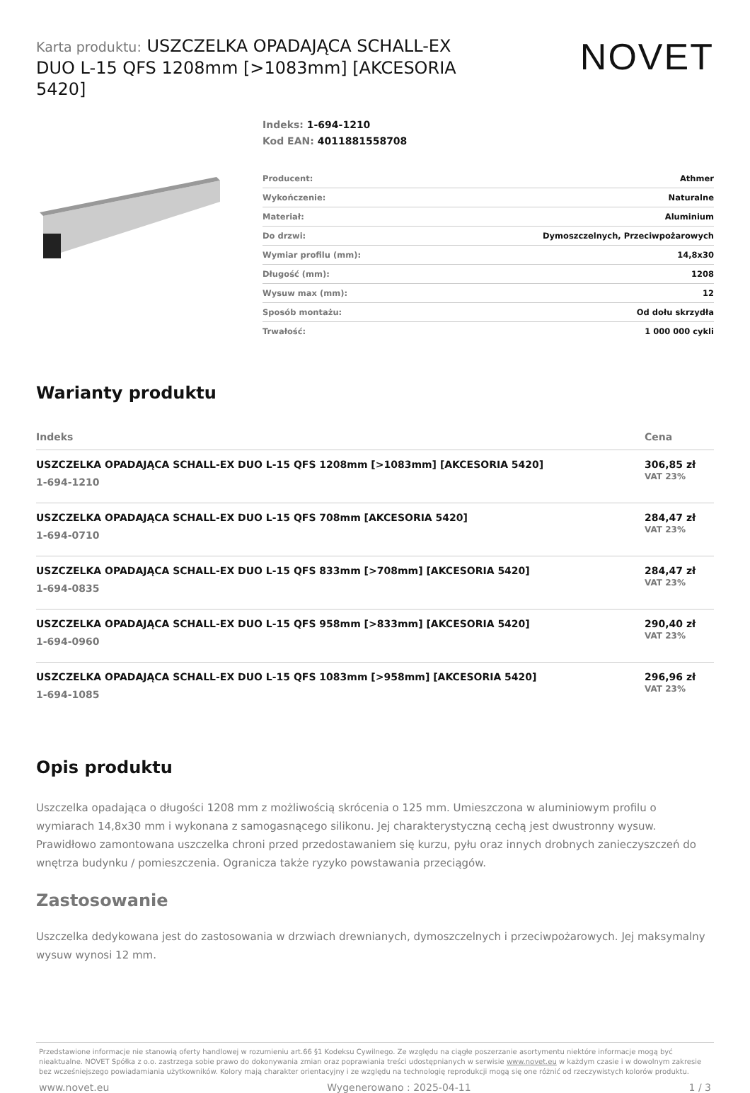Karta produktu: USZCZELKA OPADAJĄCA SCHALL-EX DUO L-15 QFS 1208mm [>1083mm] [AKCESORIA 5420]
NOVET
Indeks: 1-694-1210
Kod EAN: 4011881558708
| Producent: | Athmer |
| Wykończenie: | Naturalne |
| Materiał: | Aluminium |
| Do drzwi: | Dymoszczelnych, Przeciwpożarowych |
| Wymiar profilu (mm): | 14,8x30 |
| Długość (mm): | 1208 |
| Wysuw max (mm): | 12 |
| Sposób montażu: | Od dołu skrzydła |
| Trwałość: | 1 000 000 cykli |
Warianty produktu
| Indeks | Cena |
| --- | --- |
| USZCZELKA OPADAJĄCA SCHALL-EX DUO L-15 QFS 1208mm [>1083mm] [AKCESORIA 5420] 1-694-1210 | 306,85 zł VAT 23% |
| USZCZELKA OPADAJĄCA SCHALL-EX DUO L-15 QFS 708mm [AKCESORIA 5420] 1-694-0710 | 284,47 zł VAT 23% |
| USZCZELKA OPADAJĄCA SCHALL-EX DUO L-15 QFS 833mm [>708mm] [AKCESORIA 5420] 1-694-0835 | 284,47 zł VAT 23% |
| USZCZELKA OPADAJĄCA SCHALL-EX DUO L-15 QFS 958mm [>833mm] [AKCESORIA 5420] 1-694-0960 | 290,40 zł VAT 23% |
| USZCZELKA OPADAJĄCA SCHALL-EX DUO L-15 QFS 1083mm [>958mm] [AKCESORIA 5420] 1-694-1085 | 296,96 zł VAT 23% |
Opis produktu
Uszczelka opadająca o długości 1208 mm z możliwością skrócenia o 125 mm. Umieszczona w aluminiowym profilu o wymiarach 14,8x30 mm i wykonana z samogasnącego silikonu. Jej charakterystyczną cechą jest dwustronny wysuw. Prawidłowo zamontowana uszczelka chroni przed przedostawaniem się kurzu, pyłu oraz innych drobnych zanieczyszczeń do wnętrza budynku / pomieszczenia. Ogranicza także ryzyko powstawania przeciągów.
Zastosowanie
Uszczelka dedykowana jest do zastosowania w drzwiach drewnianych, dymoszczelnych i przeciwpożarowych. Jej maksymalny wysuw wynosi 12 mm.
Przedstawione informacje nie stanowią oferty handlowej w rozumieniu art.66 §1 Kodeksu Cywilnego. Ze względu na ciągłe poszerzanie asortymentu niektóre informacje mogą być nieaktualne. NOVET Spółka z o.o. zastrzega sobie prawo do dokonywania zmian oraz poprawiania treści udostępnianych w serwisie www.novet.eu w każdym czasie i w dowolnym zakresie bez wcześniejszego powiadamiania użytkowników. Kolory mają charakter orientacyjny i ze względu na technologię reprodukcji mogą się one różnić od rzeczywistych kolorów produktu.
www.novet.eu Wygenerowano : 2025-04-11 1 / 3